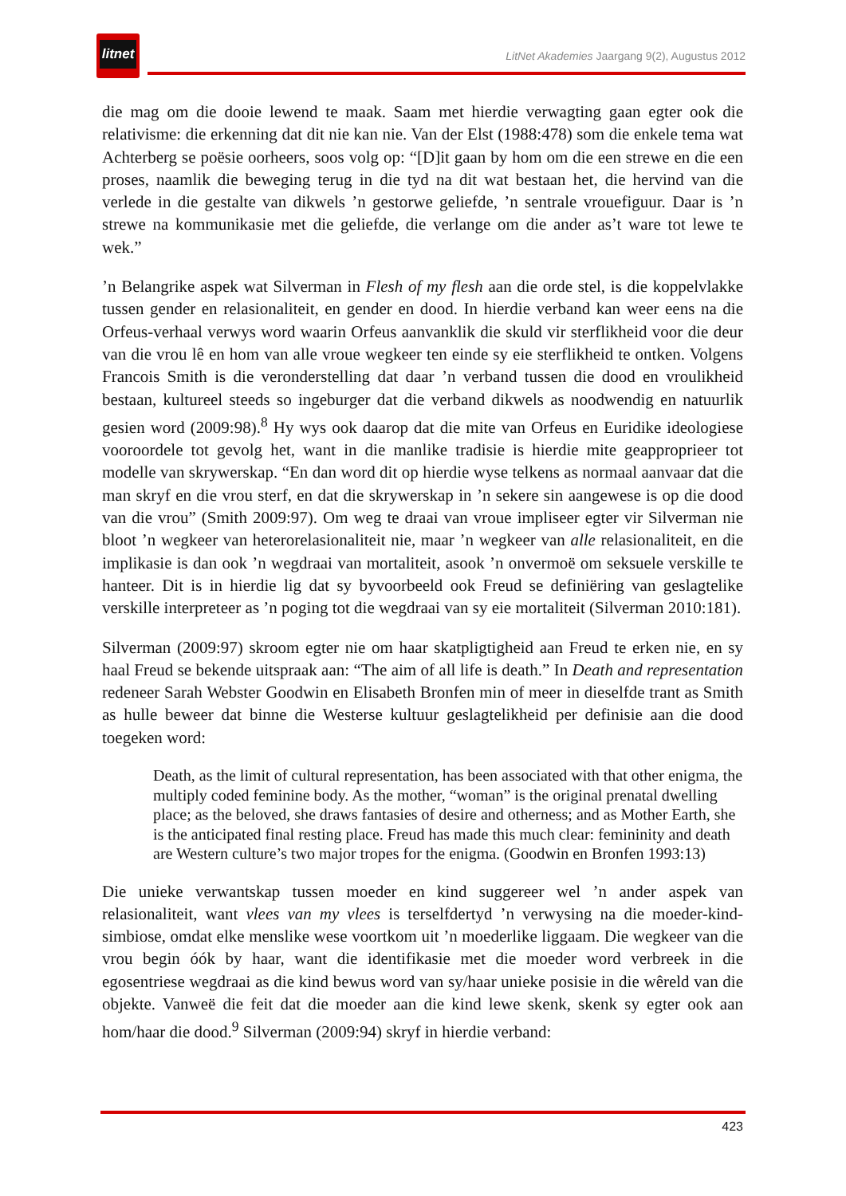litnet
LitNet Akademies Jaargang 9(2), Augustus 2012
die mag om die dooie lewend te maak. Saam met hierdie verwagting gaan egter ook die relativisme: die erkenning dat dit nie kan nie. Van der Elst (1988:478) som die enkele tema wat Achterberg se poësie oorheers, soos volg op: “[D]it gaan by hom om die een strewe en die een proses, naamlik die beweging terug in die tyd na dit wat bestaan het, die hervind van die verlede in die gestalte van dikwels ’n gestorwe geliefde, ’n sentrale vrouefiguur. Daar is ’n strewe na kommunikasie met die geliefde, die verlange om die ander as’t ware tot lewe te wek.”
’n Belangrike aspek wat Silverman in Flesh of my flesh aan die orde stel, is die koppelvlakke tussen gender en relasionaliteit, en gender en dood. In hierdie verband kan weer eens na die Orfeus-verhaal verwys word waarin Orfeus aanvanklik die skuld vir sterflikheid voor die deur van die vrou lê en hom van alle vroue wegkeer ten einde sy eie sterflikheid te ontken. Volgens Francois Smith is die veronderstelling dat daar ’n verband tussen die dood en vroulikheid bestaan, kultureel steeds so ingeburger dat die verband dikwels as noodwendig en natuurlik gesien word (2009:98).<sup>8</sup> Hy wys ook daarop dat die mite van Orfeus en Euridike ideologiese vooroordele tot gevolg het, want in die manlike tradisie is hierdie mite geapproprieer tot modelle van skrywerskap. “En dan word dit op hierdie wyse telkens as normaal aanvaar dat die man skryf en die vrou sterf, en dat die skrywerskap in ’n sekere sin aangewese is op die dood van die vrou” (Smith 2009:97). Om weg te draai van vroue impliseer egter vir Silverman nie bloot ’n wegkeer van heterorelasionaliteit nie, maar ’n wegkeer van alle relasionaliteit, en die implikasie is dan ook ’n wegdraai van mortaliteit, asook ’n onvermoë om seksuele verskille te hanteer. Dit is in hierdie lig dat sy byvoorbeeld ook Freud se definiëring van geslagtelike verskille interpreteer as ’n poging tot die wegdraai van sy eie mortaliteit (Silverman 2010:181).
Silverman (2009:97) skroom egter nie om haar skatpligtigheid aan Freud te erken nie, en sy haal Freud se bekende uitspraak aan: “The aim of all life is death.” In Death and representation redeneer Sarah Webster Goodwin en Elisabeth Bronfen min of meer in dieselfde trant as Smith as hulle beweer dat binne die Westerse kultuur geslagtelikheid per definisie aan die dood toegeken word:
Death, as the limit of cultural representation, has been associated with that other enigma, the multiply coded feminine body. As the mother, “woman” is the original prenatal dwelling place; as the beloved, she draws fantasies of desire and otherness; and as Mother Earth, she is the anticipated final resting place. Freud has made this much clear: femininity and death are Western culture’s two major tropes for the enigma. (Goodwin en Bronfen 1993:13)
Die unieke verwantskap tussen moeder en kind suggereer wel ’n ander aspek van relasionaliteit, want vlees van my vlees is terselfdertyd ’n verwysing na die moeder-kind-simbiose, omdat elke menslike wese voortkom uit ’n moederlike liggaam. Die wegkeer van die vrou begin óók by haar, want die identifikasie met die moeder word verbreek in die egosentriese wegdraai as die kind bewus word van sy/haar unieke posisie in die wêreld van die objekte. Vanweë die feit dat die moeder aan die kind lewe skenk, skenk sy egter ook aan hom/haar die dood.<sup>9</sup> Silverman (2009:94) skryf in hierdie verband:
423